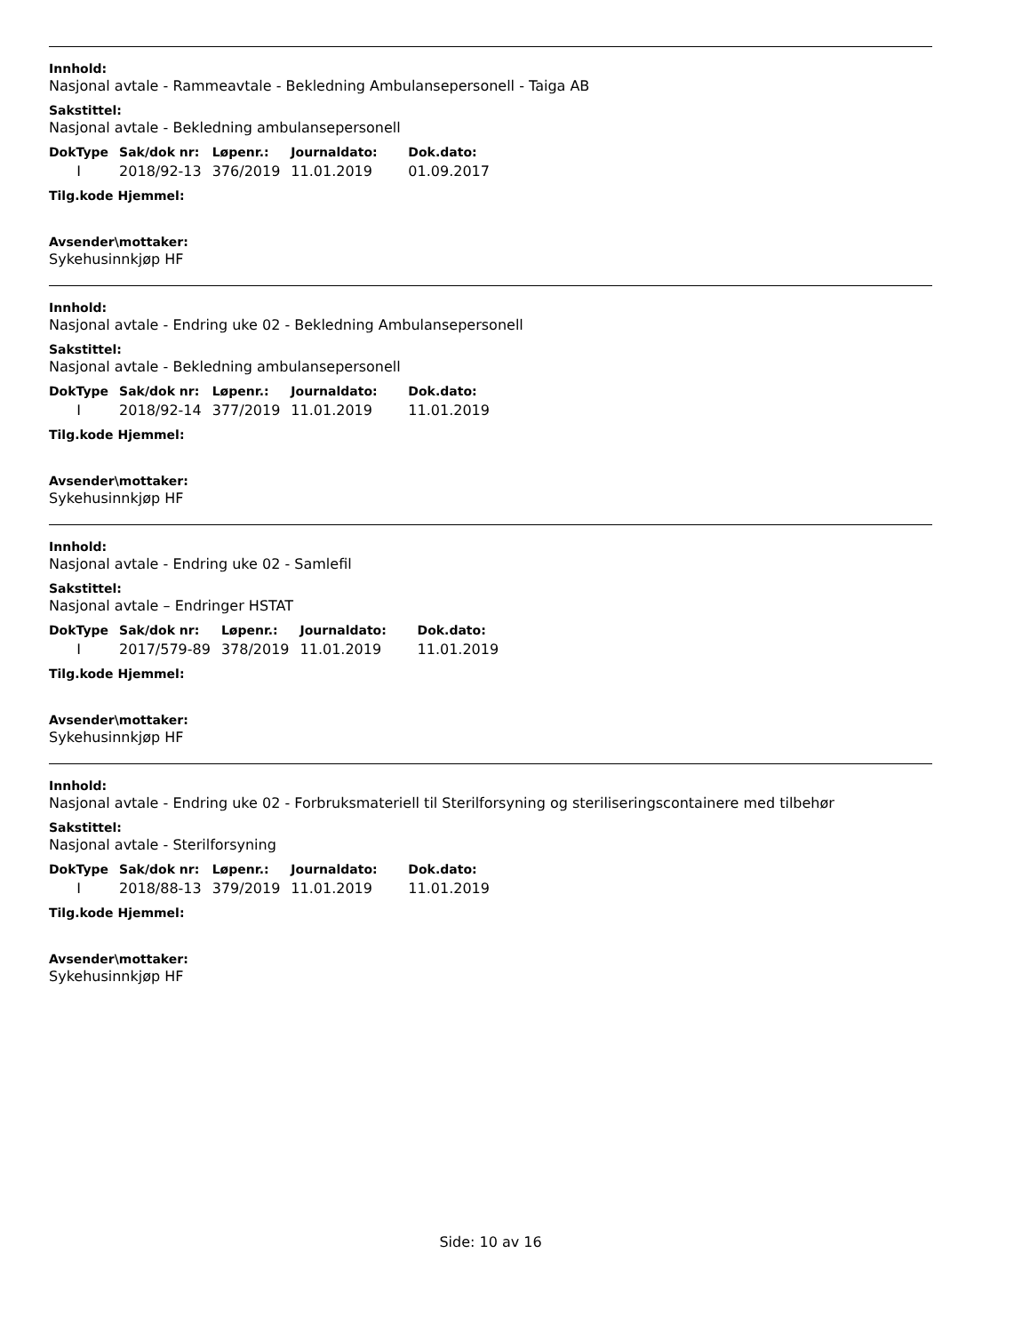Innhold:
Nasjonal avtale - Rammeavtale - Bekledning Ambulansepersonell - Taiga AB
Sakstittel:
Nasjonal avtale - Bekledning ambulansepersonell
| DokType | Sak/dok nr: | Løpenr.: | Journaldato: | Dok.dato: |
| --- | --- | --- | --- | --- |
| I | 2018/92-13 | 376/2019 | 11.01.2019 | 01.09.2017 |
Tilg.kode Hjemmel:
Avsender\mottaker:
Sykehusinnkjøp HF
Innhold:
Nasjonal avtale - Endring uke 02 - Bekledning Ambulansepersonell
Sakstittel:
Nasjonal avtale - Bekledning ambulansepersonell
| DokType | Sak/dok nr: | Løpenr.: | Journaldato: | Dok.dato: |
| --- | --- | --- | --- | --- |
| I | 2018/92-14 | 377/2019 | 11.01.2019 | 11.01.2019 |
Tilg.kode Hjemmel:
Avsender\mottaker:
Sykehusinnkjøp HF
Innhold:
Nasjonal avtale - Endring uke 02 - Samlefil
Sakstittel:
Nasjonal avtale – Endringer HSTAT
| DokType | Sak/dok nr: | Løpenr.: | Journaldato: | Dok.dato: |
| --- | --- | --- | --- | --- |
| I | 2017/579-89 | 378/2019 | 11.01.2019 | 11.01.2019 |
Tilg.kode Hjemmel:
Avsender\mottaker:
Sykehusinnkjøp HF
Innhold:
Nasjonal avtale - Endring uke 02 - Forbruksmateriell til Sterilforsyning og steriliseringscontainere med tilbehør
Sakstittel:
Nasjonal avtale - Sterilforsyning
| DokType | Sak/dok nr: | Løpenr.: | Journaldato: | Dok.dato: |
| --- | --- | --- | --- | --- |
| I | 2018/88-13 | 379/2019 | 11.01.2019 | 11.01.2019 |
Tilg.kode Hjemmel:
Avsender\mottaker:
Sykehusinnkjøp HF
Side: 10 av 16